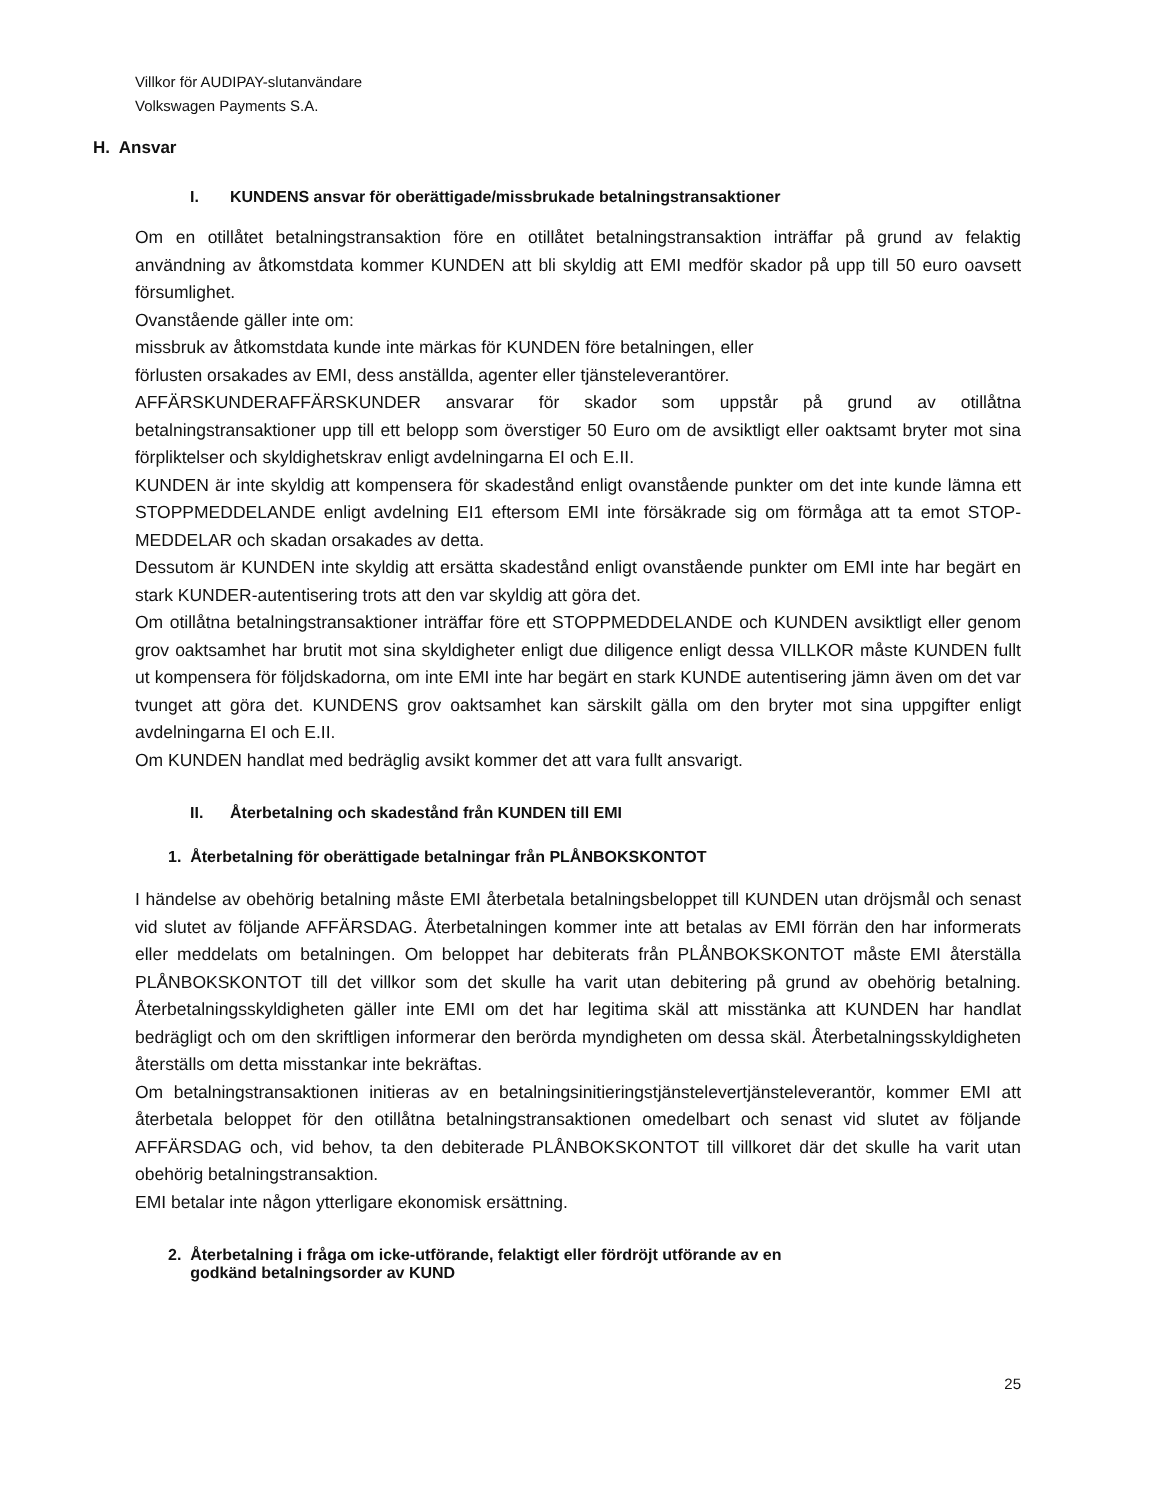Villkor för AUDIPAY-slutanvändare
Volkswagen Payments S.A.
H. Ansvar
I. KUNDENS ansvar för oberättigade/missbrukade betalningstransaktioner
Om en otillåtet betalningstransaktion före en otillåtet betalningstransaktion inträffar på grund av felaktig användning av åtkomstdata kommer KUNDEN att bli skyldig att EMI medför skador på upp till 50 euro oavsett försumlighet.
Ovanstående gäller inte om:
missbruk av åtkomstdata kunde inte märkas för KUNDEN före betalningen, eller
förlusten orsakades av EMI, dess anställda, agenter eller tjänsteleverantörer.
AFFÄRSKUNDERAFFÄRSKUNDER ansvarar för skador som uppstår på grund av otillåtna betalningstransaktioner upp till ett belopp som överstiger 50 Euro om de avsiktligt eller oaktsamt bryter mot sina förpliktelser och skyldighetskrav enligt avdelningarna EI och E.II.
KUNDEN är inte skyldig att kompensera för skadestånd enligt ovanstående punkter om det inte kunde lämna ett STOPPMEDDELANDE enligt avdelning EI1 eftersom EMI inte försäkrade sig om förmåga att ta emot STOP-MEDDELAR och skadan orsakades av detta.
Dessutom är KUNDEN inte skyldig att ersätta skadestånd enligt ovanstående punkter om EMI inte har begärt en stark KUNDER-autentisering trots att den var skyldig att göra det.
Om otillåtna betalningstransaktioner inträffar före ett STOPPMEDDELANDE och KUNDEN avsiktligt eller genom grov oaktsamhet har brutit mot sina skyldigheter enligt due diligence enligt dessa VILLKOR måste KUNDEN fullt ut kompensera för följdskadorna, om inte EMI inte har begärt en stark KUNDE autentisering jämn även om det var tvunget att göra det. KUNDENS grov oaktsamhet kan särskilt gälla om den bryter mot sina uppgifter enligt avdelningarna EI och E.II.
Om KUNDEN handlat med bedräglig avsikt kommer det att vara fullt ansvarigt.
II. Återbetalning och skadestånd från KUNDEN till EMI
1. Återbetalning för oberättigade betalningar från PLÅNBOKSKONTOT
I händelse av obehörig betalning måste EMI återbetala betalningsbeloppet till KUNDEN utan dröjsmål och senast vid slutet av följande AFFÄRSDAG. Återbetalningen kommer inte att betalas av EMI förrän den har informerats eller meddelats om betalningen. Om beloppet har debiterats från PLÅNBOKSKONTOT måste EMI återställa PLÅNBOKSKONTOT till det villkor som det skulle ha varit utan debitering på grund av obehörig betalning. Återbetalningsskyldigheten gäller inte EMI om det har legitima skäl att misstänka att KUNDEN har handlat bedrägligt och om den skriftligen informerar den berörda myndigheten om dessa skäl. Återbetalningsskyldigheten återställs om detta misstankar inte bekräftas.
Om betalningstransaktionen initieras av en betalningsinitieringstjänstelevertjänsteleverantör, kommer EMI att återbetala beloppet för den otillåtna betalningstransaktionen omedelbart och senast vid slutet av följande AFFÄRSDAG och, vid behov, ta den debiterade PLÅNBOKSKONTOT till villkoret där det skulle ha varit utan obehörig betalningstransaktion.
EMI betalar inte någon ytterligare ekonomisk ersättning.
2. Återbetalning i fråga om icke-utförande, felaktigt eller fördröjt utförande av en
godkänd betalningsorder av KUND
25